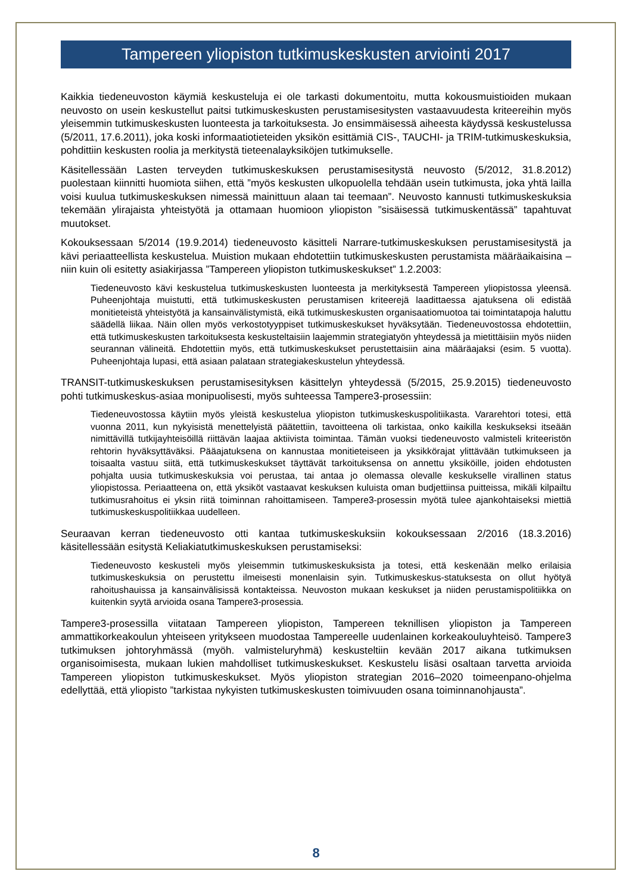Tampereen yliopiston tutkimuskeskusten arviointi 2017
Kaikkia tiedeneuvoston käymiä keskusteluja ei ole tarkasti dokumentoitu, mutta kokousmuistioiden mukaan neuvosto on usein keskustellut paitsi tutkimuskeskusten perustamisesitysten vastaavuudesta kriteereihin myös yleisemmin tutkimuskeskusten luonteesta ja tarkoituksesta. Jo ensimmäisessä aiheesta käydyssä keskustelussa (5/2011, 17.6.2011), joka koski informaatiotieteiden yksikön esittämiä CIS-, TAUCHI- ja TRIM-tutkimuskeskuksia, pohdittiin keskusten roolia ja merkitystä tieteenalayksiköjen tutkimukselle.
Käsitellessään Lasten terveyden tutkimuskeskuksen perustamisesitystä neuvosto (5/2012, 31.8.2012) puolestaan kiinnitti huomiota siihen, että ”myös keskusten ulkopuolella tehdään usein tutkimusta, joka yhtä lailla voisi kuulua tutkimuskeskuksen nimessä mainittuun alaan tai teemaan”. Neuvosto kannusti tutkimuskeskuksia tekemään ylirajaista yhteistyötä ja ottamaan huomioon yliopiston ”sisäisessä tutkimuskentässä” tapahtuvat muutokset.
Kokouksessaan 5/2014 (19.9.2014) tiedeneuvosto käsitteli Narrare-tutkimuskeskuksen perustamisesitystä ja kävi periaatteellista keskustelua. Muistion mukaan ehdotettiin tutkimuskeskusten perustamista määräaikaisina – niin kuin oli esitetty asiakirjassa ”Tampereen yliopiston tutkimuskeskukset” 1.2.2003:
Tiedeneuvosto kävi keskustelua tutkimuskeskusten luonteesta ja merkityksestä Tampereen yliopistossa yleensä. Puheenjohtaja muistutti, että tutkimuskeskusten perustamisen kriteerejä laadittaessa ajatuksena oli edistää monitieteistä yhteistyötä ja kansainvälistymistä, eikä tutkimuskeskusten organisaatiomuotoa tai toimintatapoja haluttu säädellä liikaa. Näin ollen myös verkostotyyppiset tutkimuskeskukset hyväksytään. Tiedeneuvostossa ehdotettiin, että tutkimuskeskusten tarkoituksesta keskusteltaisiin laajemmin strategiatyön yhteydessä ja mietittäisiin myös niiden seurannan välineitä. Ehdotettiin myös, että tutkimuskeskukset perustettaisiin aina määräajaksi (esim. 5 vuotta). Puheenjohtaja lupasi, että asiaan palataan strategiakeskustelun yhteydessä.
TRANSIT-tutkimuskeskuksen perustamisesityksen käsittelyn yhteydessä (5/2015, 25.9.2015) tiedeneuvosto pohti tutkimuskeskus-asiaa monipuolisesti, myös suhteessa Tampere3-prosessiin:
Tiedeneuvostossa käytiin myös yleistä keskustelua yliopiston tutkimuskeskuspolitiikasta. Vararehtori totesi, että vuonna 2011, kun nykyisistä menettelyistä päätettiin, tavoitteena oli tarkistaa, onko kaikilla keskukseksi itseään nimittävillä tutkijayhteisöillä riittävän laajaa aktiivista toimintaa. Tämän vuoksi tiedeneuvosto valmisteli kriteeristön rehtorin hyväksyttäväksi. Pääajatuksena on kannustaa monitieteiseen ja yksikkörajat ylittävään tutkimukseen ja toisaalta vastuu siitä, että tutkimuskeskukset täyttävät tarkoituksensa on annettu yksiköille, joiden ehdotusten pohjalta uusia tutkimuskeskuksia voi perustaa, tai antaa jo olemassa olevalle keskukselle virallinen status yliopistossa. Periaatteena on, että yksiköt vastaavat keskuksen kuluista oman budjettiinsa puitteissa, mikäli kilpailtu tutkimusrahoitus ei yksin riitä toiminnan rahoittamiseen. Tampere3-prosessin myötä tulee ajankohtaiseksi miettiä tutkimuskeskuspolitiikkaa uudelleen.
Seuraavan kerran tiedeneuvosto otti kantaa tutkimuskeskuksiin kokouksessaan 2/2016 (18.3.2016) käsitellessään esitystä Keliakiatutkimuskeskuksen perustamiseksi:
Tiedeneuvosto keskusteli myös yleisemmin tutkimuskeskuksista ja totesi, että keskenään melko erilaisia tutkimuskeskuksia on perustettu ilmeisesti monenlaisin syin. Tutkimuskeskus-statuksesta on ollut hyötyä rahoitushauissa ja kansainvälisissä kontakteissa. Neuvoston mukaan keskukset ja niiden perustamispolitiikka on kuitenkin syytä arvioida osana Tampere3-prosessia.
Tampere3-prosessilla viitataan Tampereen yliopiston, Tampereen teknillisen yliopiston ja Tampereen ammattikorkeakoulun yhteiseen yritykseen muodostaa Tampereelle uudenlainen korkeakouluyhteisö. Tampere3 tutkimuksen johtoryhmässä (myöh. valmisteluryhmä) keskusteltiin kevään 2017 aikana tutkimuksen organisoimisesta, mukaan lukien mahdolliset tutkimuskeskukset. Keskustelu lisäsi osaltaan tarvetta arvioida Tampereen yliopiston tutkimuskeskukset. Myös yliopiston strategian 2016–2020 toimeenpano-ohjelma edellyttää, että yliopisto ”tarkistaa nykyisten tutkimuskeskusten toimivuuden osana toiminnanohjausta”.
8